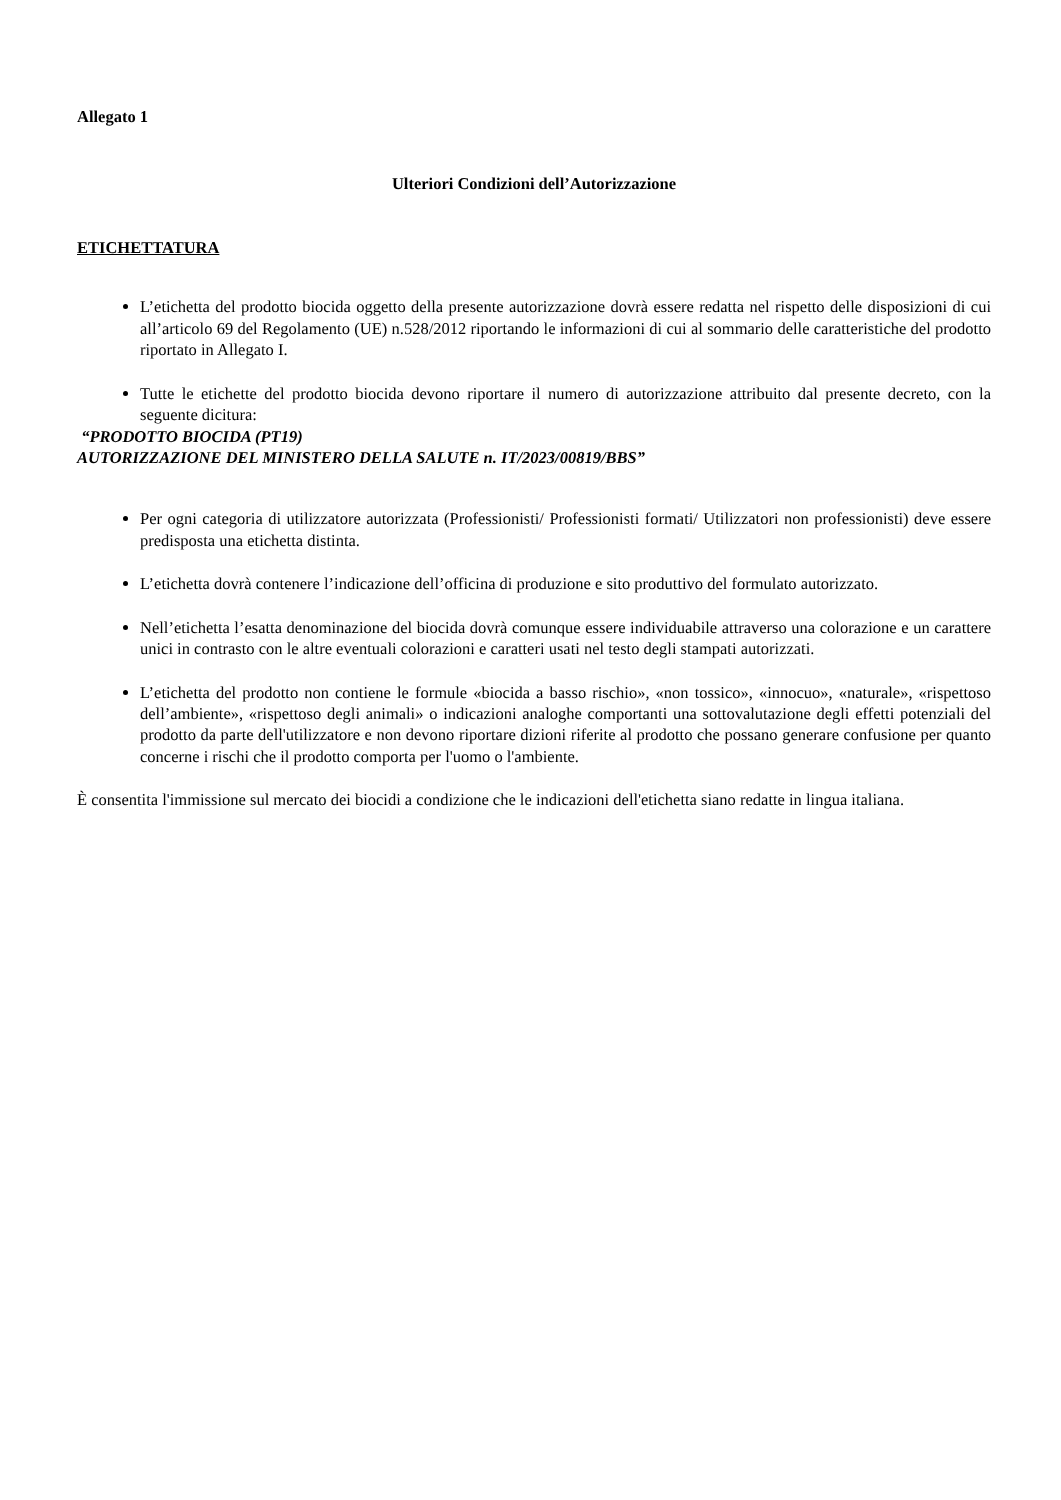Allegato 1
Ulteriori Condizioni dell’Autorizzazione
ETICHETTATURA
L’etichetta del prodotto biocida oggetto della presente autorizzazione dovrà essere redatta nel rispetto delle disposizioni di cui all’articolo 69 del Regolamento (UE) n.528/2012 riportando le informazioni di cui al sommario delle caratteristiche del prodotto riportato in Allegato I.
Tutte le etichette del prodotto biocida devono riportare il numero di autorizzazione attribuito dal presente decreto, con la seguente dicitura:
“PRODOTTO BIOCIDA (PT19)
AUTORIZZAZIONE DEL MINISTERO DELLA SALUTE n. IT/2023/00819/BBS”
Per ogni categoria di utilizzatore autorizzata (Professionisti/ Professionisti formati/ Utilizzatori non professionisti) deve essere predisposta una etichetta distinta.
L’etichetta dovrà contenere l’indicazione dell’officina di produzione e sito produttivo del formulato autorizzato.
Nell’etichetta l’esatta denominazione del biocida dovrà comunque essere individuabile attraverso una colorazione e un carattere unici in contrasto con le altre eventuali colorazioni e caratteri usati nel testo degli stampati autorizzati.
L’etichetta del prodotto non contiene le formule «biocida a basso rischio», «non tossico», «innocuo», «naturale», «rispettoso dell’ambiente», «rispettoso degli animali» o indicazioni analoghe comportanti una sottovalutazione degli effetti potenziali del prodotto da parte dell'utilizzatore e non devono riportare dizioni riferite al prodotto che possano generare confusione per quanto concerne i rischi che il prodotto comporta per l'uomo o l'ambiente.
È consentita l'immissione sul mercato dei biocidi a condizione che le indicazioni dell'etichetta siano redatte in lingua italiana.